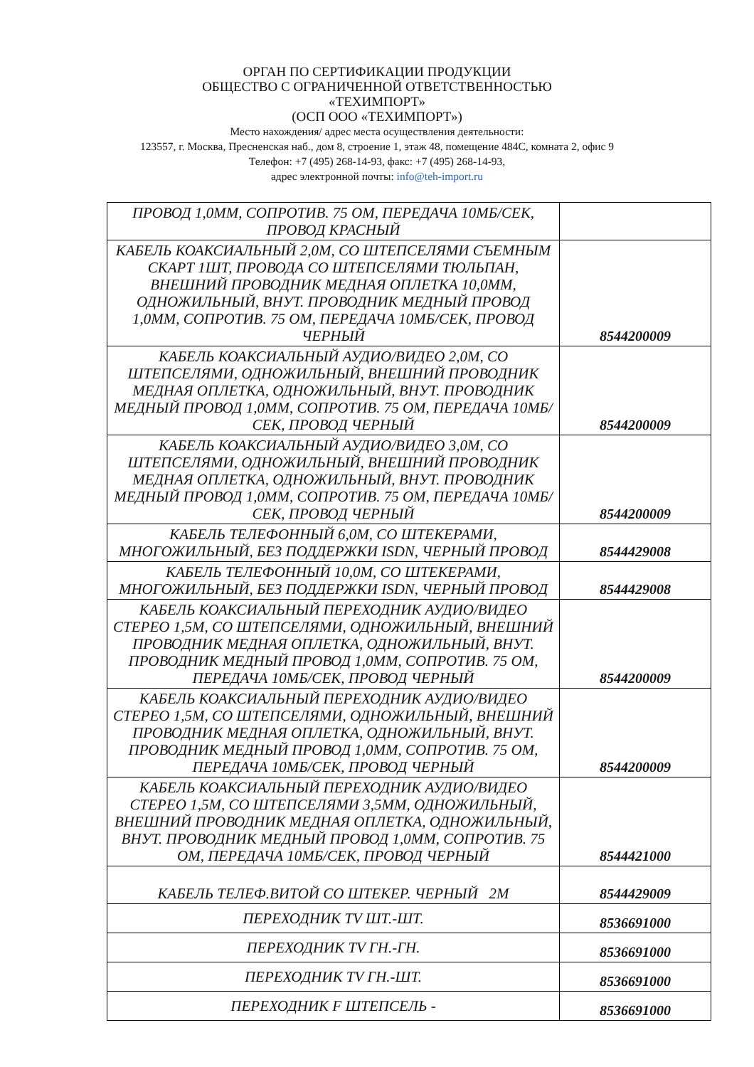ОРГАН ПО СЕРТИФИКАЦИИ ПРОДУКЦИИ
ОБЩЕСТВО С ОГРАНИЧЕННОЙ ОТВЕТСТВЕННОСТЬЮ
«ТЕХИМПОРТ»
(ОСП ООО «ТЕХИМПОРТ»)
Место нахождения/ адрес места осуществления деятельности:
123557, г. Москва, Пресненская наб., дом 8, строение 1, этаж 48, помещение 484С, комната 2, офис 9
Телефон: +7 (495) 268-14-93, факс: +7 (495) 268-14-93,
адрес электронной почты: info@teh-import.ru
| ПРОВОД 1,0ММ, СОПРОТИВ. 75 ОМ, ПЕРЕДАЧА 10МБ/СЕК, ПРОВОД КРАСНЫЙ | |
| КАБЕЛЬ КОАКСИАЛЬНЫЙ 2,0М, СО ШТЕПСЕЛЯМИ СЪЕМНЫМ СКАРТ 1ШТ, ПРОВОДА СО ШТЕПСЕЛЯМИ ТЮЛЬПАН, ВНЕШНИЙ ПРОВОДНИК МЕДНАЯ ОПЛЕТКА 10,0ММ, ОДНОЖИЛЬНЫЙ, ВНУТ. ПРОВОДНИК МЕДНЫЙ ПРОВОД 1,0ММ, СОПРОТИВ. 75 ОМ, ПЕРЕДАЧА 10МБ/СЕК, ПРОВОД ЧЕРНЫЙ | 8544200009 |
| КАБЕЛЬ КОАКСИАЛЬНЫЙ АУДИО/ВИДЕО 2,0М, СО ШТЕПСЕЛЯМИ, ОДНОЖИЛЬНЫЙ, ВНЕШНИЙ ПРОВОДНИК МЕДНАЯ ОПЛЕТКА, ОДНОЖИЛЬНЫЙ, ВНУТ. ПРОВОДНИК МЕДНЫЙ ПРОВОД 1,0ММ, СОПРОТИВ. 75 ОМ, ПЕРЕДАЧА 10МБ/СЕК, ПРОВОД ЧЕРНЫЙ | 8544200009 |
| КАБЕЛЬ КОАКСИАЛЬНЫЙ АУДИО/ВИДЕО 3,0М, СО ШТЕПСЕЛЯМИ, ОДНОЖИЛЬНЫЙ, ВНЕШНИЙ ПРОВОДНИК МЕДНАЯ ОПЛЕТКА, ОДНОЖИЛЬНЫЙ, ВНУТ. ПРОВОДНИК МЕДНЫЙ ПРОВОД 1,0ММ, СОПРОТИВ. 75 ОМ, ПЕРЕДАЧА 10МБ/СЕК, ПРОВОД ЧЕРНЫЙ | 8544200009 |
| КАБЕЛЬ ТЕЛЕФОННЫЙ 6,0М, СО ШТЕКЕРАМИ, МНОГОЖИЛЬНЫЙ, БЕЗ ПОДДЕРЖКИ ISDN, ЧЕРНЫЙ ПРОВОД | 8544429008 |
| КАБЕЛЬ ТЕЛЕФОННЫЙ 10,0М, СО ШТЕКЕРАМИ, МНОГОЖИЛЬНЫЙ, БЕЗ ПОДДЕРЖКИ ISDN, ЧЕРНЫЙ ПРОВОД | 8544429008 |
| КАБЕЛЬ КОАКСИАЛЬНЫЙ ПЕРЕХОДНИК АУДИО/ВИДЕО СТЕРЕО 1,5М, СО ШТЕПСЕЛЯМИ, ОДНОЖИЛЬНЫЙ, ВНЕШНИЙ ПРОВОДНИК МЕДНАЯ ОПЛЕТКА, ОДНОЖИЛЬНЫЙ, ВНУТ. ПРОВОДНИК МЕДНЫЙ ПРОВОД 1,0ММ, СОПРОТИВ. 75 ОМ, ПЕРЕДАЧА 10МБ/СЕК, ПРОВОД ЧЕРНЫЙ | 8544200009 |
| КАБЕЛЬ КОАКСИАЛЬНЫЙ ПЕРЕХОДНИК АУДИО/ВИДЕО СТЕРЕО 1,5М, СО ШТЕПСЕЛЯМИ, ОДНОЖИЛЬНЫЙ, ВНЕШНИЙ ПРОВОДНИК МЕДНАЯ ОПЛЕТКА, ОДНОЖИЛЬНЫЙ, ВНУТ. ПРОВОДНИК МЕДНЫЙ ПРОВОД 1,0ММ, СОПРОТИВ. 75 ОМ, ПЕРЕДАЧА 10МБ/СЕК, ПРОВОД ЧЕРНЫЙ | 8544200009 |
| КАБЕЛЬ КОАКСИАЛЬНЫЙ ПЕРЕХОДНИК АУДИО/ВИДЕО СТЕРЕО 1,5М, СО ШТЕПСЕЛЯМИ 3,5ММ, ОДНОЖИЛЬНЫЙ, ВНЕШНИЙ ПРОВОДНИК МЕДНАЯ ОПЛЕТКА, ОДНОЖИЛЬНЫЙ, ВНУТ. ПРОВОДНИК МЕДНЫЙ ПРОВОД 1,0ММ, СОПРОТИВ. 75 ОМ, ПЕРЕДАЧА 10МБ/СЕК, ПРОВОД ЧЕРНЫЙ | 8544421000 |
| КАБЕЛЬ ТЕЛЕФ.ВИТОЙ СО ШТЕКЕР. ЧЕРНЫЙ 2М | 8544429009 |
| ПЕРЕХОДНИК TV ШТ.-ШТ. | 8536691000 |
| ПЕРЕХОДНИК TV ГН.-ГН. | 8536691000 |
| ПЕРЕХОДНИК TV ГН.-ШТ. | 8536691000 |
| ПЕРЕХОДНИК F ШТЕПСЕЛЬ - | 8536691000 |